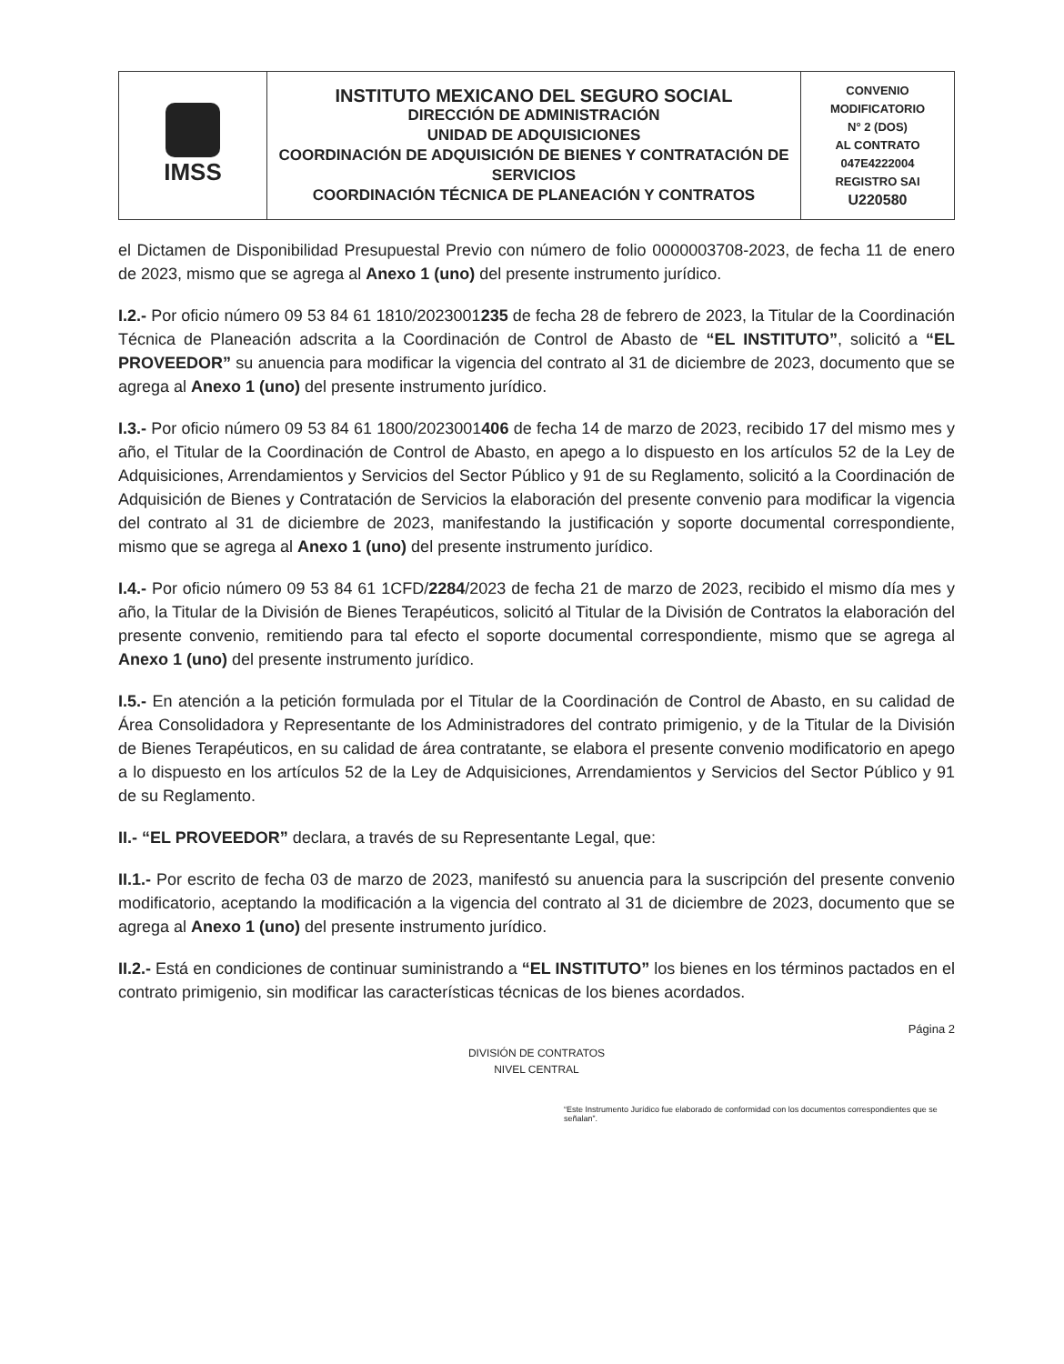| IMSS | INSTITUTO MEXICANO DEL SEGURO SOCIAL DIRECCIÓN DE ADMINISTRACIÓN UNIDAD DE ADQUISICIONES COORDINACIÓN DE ADQUISICIÓN DE BIENES Y CONTRATACIÓN DE SERVICIOS COORDINACIÓN TÉCNICA DE PLANEACIÓN Y CONTRATOS | CONVENIO MODIFICATORIO N° 2 (DOS) AL CONTRATO 047E4222004 REGISTRO SAI U220580 |
el Dictamen de Disponibilidad Presupuestal Previo con número de folio 0000003708-2023, de fecha 11 de enero de 2023, mismo que se agrega al Anexo 1 (uno) del presente instrumento jurídico.
I.2.- Por oficio número 09 53 84 61 1810/2023001235 de fecha 28 de febrero de 2023, la Titular de la Coordinación Técnica de Planeación adscrita a la Coordinación de Control de Abasto de “EL INSTITUTO”, solicitó a “EL PROVEEDOR” su anuencia para modificar la vigencia del contrato al 31 de diciembre de 2023, documento que se agrega al Anexo 1 (uno) del presente instrumento jurídico.
I.3.- Por oficio número 09 53 84 61 1800/2023001406 de fecha 14 de marzo de 2023, recibido 17 del mismo mes y año, el Titular de la Coordinación de Control de Abasto, en apego a lo dispuesto en los artículos 52 de la Ley de Adquisiciones, Arrendamientos y Servicios del Sector Público y 91 de su Reglamento, solicitó a la Coordinación de Adquisición de Bienes y Contratación de Servicios la elaboración del presente convenio para modificar la vigencia del contrato al 31 de diciembre de 2023, manifestando la justificación y soporte documental correspondiente, mismo que se agrega al Anexo 1 (uno) del presente instrumento jurídico.
I.4.- Por oficio número 09 53 84 61 1CFD/2284/2023 de fecha 21 de marzo de 2023, recibido el mismo día mes y año, la Titular de la División de Bienes Terapéuticos, solicitó al Titular de la División de Contratos la elaboración del presente convenio, remitiendo para tal efecto el soporte documental correspondiente, mismo que se agrega al Anexo 1 (uno) del presente instrumento jurídico.
I.5.- En atención a la petición formulada por el Titular de la Coordinación de Control de Abasto, en su calidad de Área Consolidadora y Representante de los Administradores del contrato primigenio, y de la Titular de la División de Bienes Terapéuticos, en su calidad de área contratante, se elabora el presente convenio modificatorio en apego a lo dispuesto en los artículos 52 de la Ley de Adquisiciones, Arrendamientos y Servicios del Sector Público y 91 de su Reglamento.
II.- “EL PROVEEDOR” declara, a través de su Representante Legal, que:
II.1.- Por escrito de fecha 03 de marzo de 2023, manifestó su anuencia para la suscripción del presente convenio modificatorio, aceptando la modificación a la vigencia del contrato al 31 de diciembre de 2023, documento que se agrega al Anexo 1 (uno) del presente instrumento jurídico.
II.2.- Está en condiciones de continuar suministrando a “EL INSTITUTO” los bienes en los términos pactados en el contrato primigenio, sin modificar las características técnicas de los bienes acordados.
Página 2
DIVISIÓN DE CONTRATOS
NIVEL CENTRAL
“Este Instrumento Jurídico fue elaborado de conformidad con los documentos correspondientes que se señalan”.